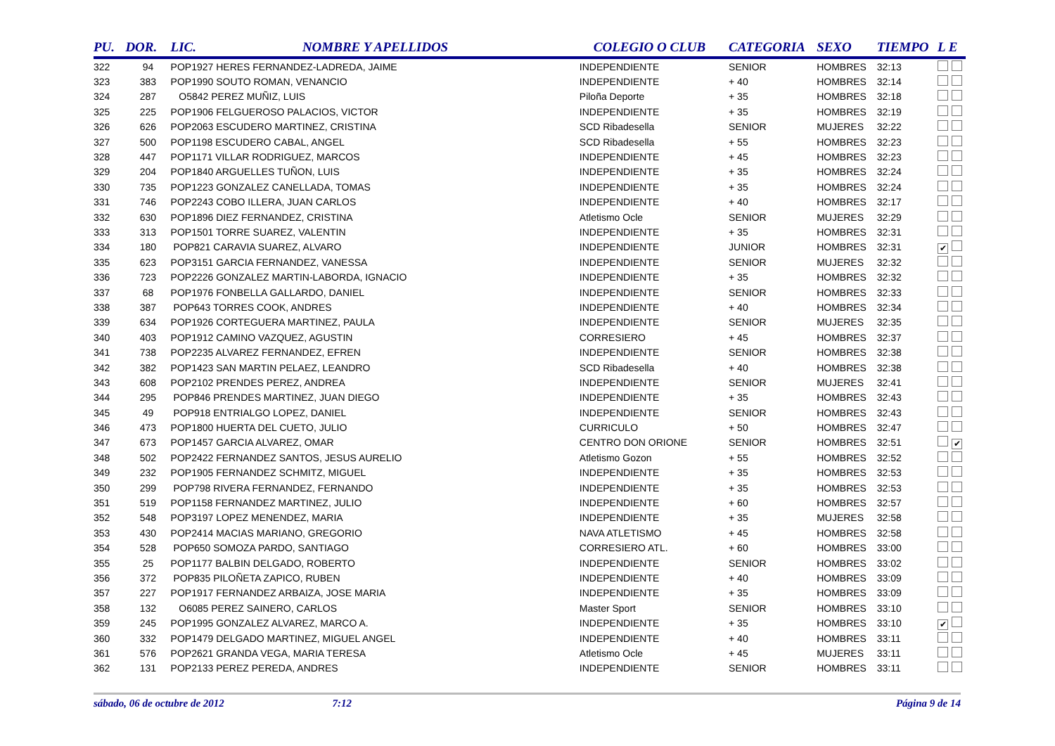| PU. | DOR. | LIC. | NOMBRE Y APELLIDOS | COLEGIO O CLUB | CATEGORIA | SEXO | TIEMPO | L E |
| --- | --- | --- | --- | --- | --- | --- | --- | --- |
| 322 | 94 | POP1927 HERES FERNANDEZ-LADREDA, JAIME | | INDEPENDIENTE | SENIOR | HOMBRES | 32:13 | |
| 323 | 383 | POP1990 SOUTO ROMAN, VENANCIO | | INDEPENDIENTE | + 40 | HOMBRES | 32:14 | |
| 324 | 287 | O5842 PEREZ MUÑIZ, LUIS | | Piloña Deporte | + 35 | HOMBRES | 32:18 | |
| 325 | 225 | POP1906 FELGUEROSO PALACIOS, VICTOR | | INDEPENDIENTE | + 35 | HOMBRES | 32:19 | |
| 326 | 626 | POP2063 ESCUDERO MARTINEZ, CRISTINA | | SCD Ribadesella | SENIOR | MUJERES | 32:22 | |
| 327 | 500 | POP1198 ESCUDERO CABAL, ANGEL | | SCD Ribadesella | + 55 | HOMBRES | 32:23 | |
| 328 | 447 | POP1171 VILLAR RODRIGUEZ, MARCOS | | INDEPENDIENTE | + 45 | HOMBRES | 32:23 | |
| 329 | 204 | POP1840 ARGUELLES TUÑON, LUIS | | INDEPENDIENTE | + 35 | HOMBRES | 32:24 | |
| 330 | 735 | POP1223 GONZALEZ CANELLADA, TOMAS | | INDEPENDIENTE | + 35 | HOMBRES | 32:24 | |
| 331 | 746 | POP2243 COBO ILLERA, JUAN CARLOS | | INDEPENDIENTE | + 40 | HOMBRES | 32:17 | |
| 332 | 630 | POP1896 DIEZ FERNANDEZ, CRISTINA | | Atletismo Ocle | SENIOR | MUJERES | 32:29 | |
| 333 | 313 | POP1501 TORRE SUAREZ, VALENTIN | | INDEPENDIENTE | + 35 | HOMBRES | 32:31 | |
| 334 | 180 | POP821 CARAVIA SUAREZ, ALVARO | | INDEPENDIENTE | JUNIOR | HOMBRES | 32:31 | ✔ |
| 335 | 623 | POP3151 GARCIA FERNANDEZ, VANESSA | | INDEPENDIENTE | SENIOR | MUJERES | 32:32 | |
| 336 | 723 | POP2226 GONZALEZ MARTIN-LABORDA, IGNACIO | | INDEPENDIENTE | + 35 | HOMBRES | 32:32 | |
| 337 | 68 | POP1976 FONBELLA GALLARDO, DANIEL | | INDEPENDIENTE | SENIOR | HOMBRES | 32:33 | |
| 338 | 387 | POP643 TORRES COOK, ANDRES | | INDEPENDIENTE | + 40 | HOMBRES | 32:34 | |
| 339 | 634 | POP1926 CORTEGUERA MARTINEZ, PAULA | | INDEPENDIENTE | SENIOR | MUJERES | 32:35 | |
| 340 | 403 | POP1912 CAMINO VAZQUEZ, AGUSTIN | | CORRESIERO | + 45 | HOMBRES | 32:37 | |
| 341 | 738 | POP2235 ALVAREZ FERNANDEZ, EFREN | | INDEPENDIENTE | SENIOR | HOMBRES | 32:38 | |
| 342 | 382 | POP1423 SAN MARTIN PELAEZ, LEANDRO | | SCD Ribadesella | + 40 | HOMBRES | 32:38 | |
| 343 | 608 | POP2102 PRENDES PEREZ, ANDREA | | INDEPENDIENTE | SENIOR | MUJERES | 32:41 | |
| 344 | 295 | POP846 PRENDES MARTINEZ, JUAN DIEGO | | INDEPENDIENTE | + 35 | HOMBRES | 32:43 | |
| 345 | 49 | POP918 ENTRIALGO LOPEZ, DANIEL | | INDEPENDIENTE | SENIOR | HOMBRES | 32:43 | |
| 346 | 473 | POP1800 HUERTA DEL CUETO, JULIO | | CURRICULO | + 50 | HOMBRES | 32:47 | |
| 347 | 673 | POP1457 GARCIA ALVAREZ, OMAR | | CENTRO DON ORIONE | SENIOR | HOMBRES | 32:51 | ✔ |
| 348 | 502 | POP2422 FERNANDEZ SANTOS, JESUS AURELIO | | Atletismo Gozon | + 55 | HOMBRES | 32:52 | |
| 349 | 232 | POP1905 FERNANDEZ SCHMITZ, MIGUEL | | INDEPENDIENTE | + 35 | HOMBRES | 32:53 | |
| 350 | 299 | POP798 RIVERA FERNANDEZ, FERNANDO | | INDEPENDIENTE | + 35 | HOMBRES | 32:53 | |
| 351 | 519 | POP1158 FERNANDEZ MARTINEZ, JULIO | | INDEPENDIENTE | + 60 | HOMBRES | 32:57 | |
| 352 | 548 | POP3197 LOPEZ MENENDEZ, MARIA | | INDEPENDIENTE | + 35 | MUJERES | 32:58 | |
| 353 | 430 | POP2414 MACIAS MARIANO, GREGORIO | | NAVA ATLETISMO | + 45 | HOMBRES | 32:58 | |
| 354 | 528 | POP650 SOMOZA PARDO, SANTIAGO | | CORRESIERO ATL. | + 60 | HOMBRES | 33:00 | |
| 355 | 25 | POP1177 BALBIN DELGADO, ROBERTO | | INDEPENDIENTE | SENIOR | HOMBRES | 33:02 | |
| 356 | 372 | POP835 PILOÑETA ZAPICO, RUBEN | | INDEPENDIENTE | + 40 | HOMBRES | 33:09 | |
| 357 | 227 | POP1917 FERNANDEZ ARBAIZA, JOSE MARIA | | INDEPENDIENTE | + 35 | HOMBRES | 33:09 | |
| 358 | 132 | O6085 PEREZ SAINERO, CARLOS | | Master Sport | SENIOR | HOMBRES | 33:10 | |
| 359 | 245 | POP1995 GONZALEZ ALVAREZ, MARCO A. | | INDEPENDIENTE | + 35 | HOMBRES | 33:10 | ✔ |
| 360 | 332 | POP1479 DELGADO MARTINEZ, MIGUEL ANGEL | | INDEPENDIENTE | + 40 | HOMBRES | 33:11 | |
| 361 | 576 | POP2621 GRANDA VEGA, MARIA TERESA | | Atletismo Ocle | + 45 | MUJERES | 33:11 | |
| 362 | 131 | POP2133 PEREZ PEREDA, ANDRES | | INDEPENDIENTE | SENIOR | HOMBRES | 33:11 | |
sábado, 06 de octubre de 2012 7:12 Página 9 de 14